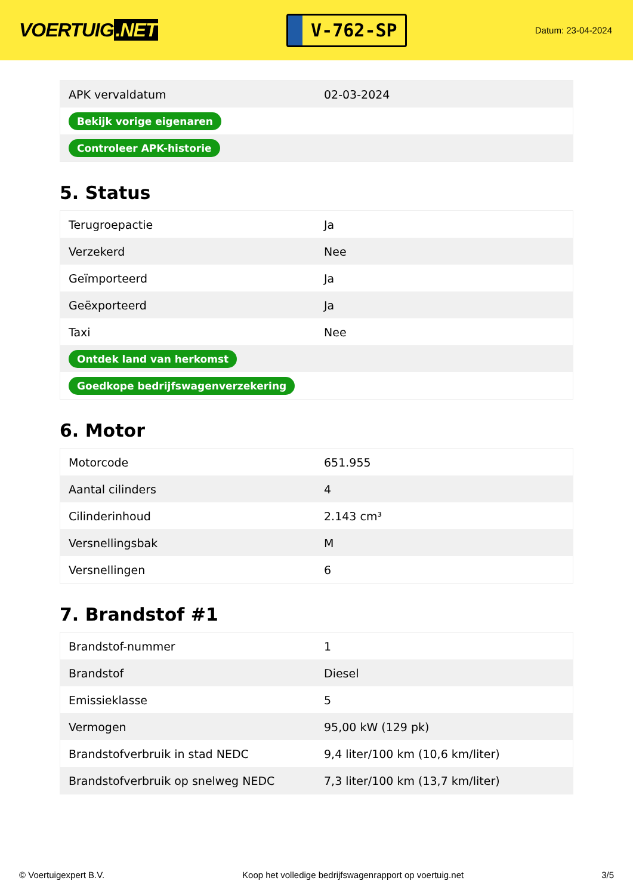VOERTUIG.NET
V-762-SP
Datum: 23-04-2024
| APK vervaldatum | 02-03-2024 |
| Bekijk vorige eigenaren | |
| Controleer APK-historie | |
5. Status
| Terugroepactie | Ja |
| Verzekerd | Nee |
| Geïmporteerd | Ja |
| Geëxporteerd | Ja |
| Taxi | Nee |
| Ontdek land van herkomst | |
| Goedkope bedrijfswagenverzekering | |
6. Motor
| Motorcode | 651.955 |
| Aantal cilinders | 4 |
| Cilinderinhoud | 2.143 cm³ |
| Versnellingsbak | M |
| Versnellingen | 6 |
7. Brandstof #1
| Brandstof-nummer | 1 |
| Brandstof | Diesel |
| Emissieklasse | 5 |
| Vermogen | 95,00 kW (129 pk) |
| Brandstofverbruik in stad NEDC | 9,4 liter/100 km (10,6 km/liter) |
| Brandstofverbruik op snelweg NEDC | 7,3 liter/100 km (13,7 km/liter) |
© Voertuigexpert B.V. Koop het volledige bedrijfswagenrapport op voertuig.net 3/5